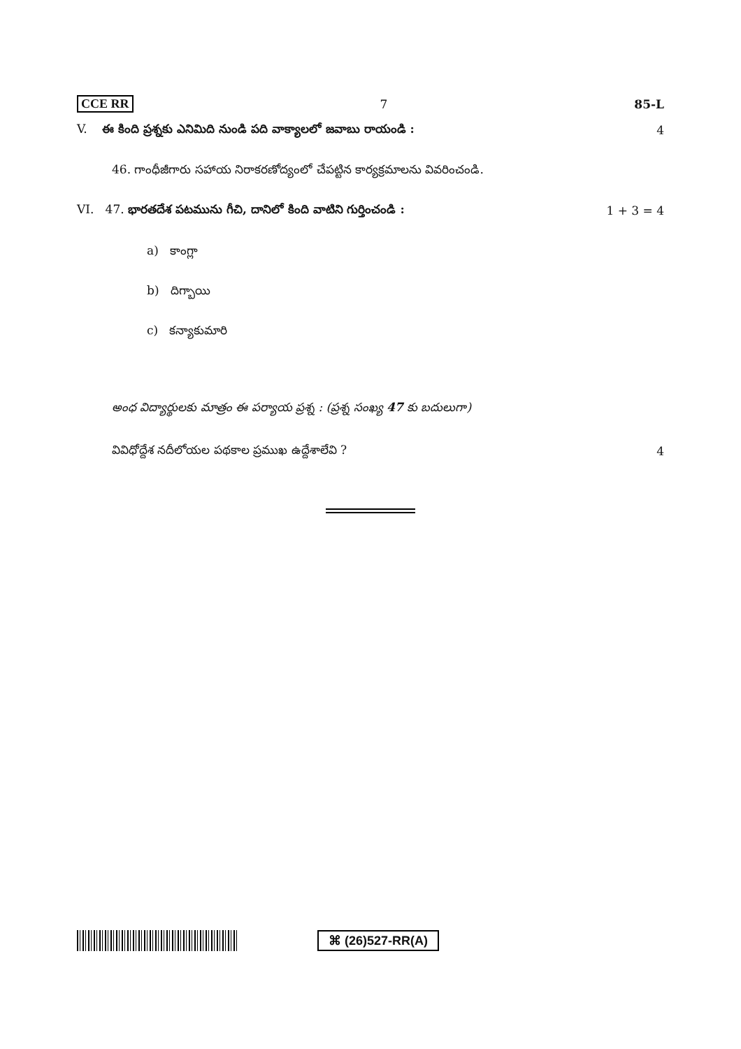CCE RR 7 85-L
V. ఈ కింది ప్రశ్నకు ఎనిమిది నుండి పది వాక్యాలలో జవాబు రాయండి : 4
46. గాంధీజీగారు సహాయ నిరాకరణోద్యంలో చేపట్టిన కార్యక్రమాలను వివరించండి.
VI. 47. భారతదేశ పటమును గీచి, దానిలో కింది వాటిని గుర్తించండి : 1 + 3 = 4
a) కాంగ్లా
b) దిగ్బాయి
c) కన్యాకుమారి
అంధ విద్యార్థులకు మాత్రం ఈ పర్యాయ ప్రశ్న : (ప్రశ్న సంఖ్య 47 కు బదులుగా)
వివిధోద్దేశ నదీలోయల పథకాల ప్రముఖ ఉద్దేశాలేవి ? 4
⌘ (26)527-RR(A)